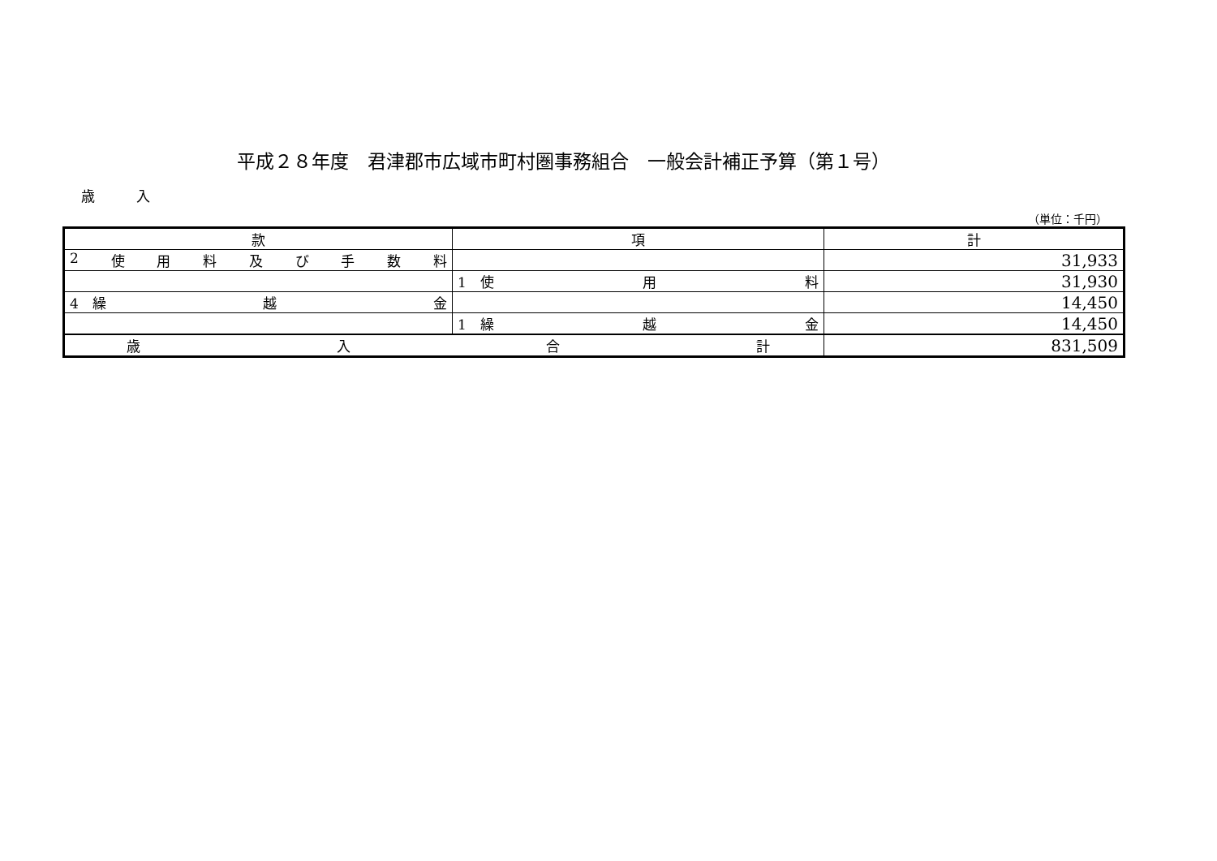平成２８年度　君津郡市広域市町村圏事務組合　一般会計補正予算（第１号）
歳　　　入
（単位：千円）
| 款 | 項 | 計 |
| --- | --- | --- |
| 2 使 用 料 及 び 手 数 料 | | 31,933 |
| | 1 使 用 料 | 31,930 |
| 4 繰 越 金 | | 14,450 |
| | 1 繰 越 金 | 14,450 |
| 歳 入 合 計 | | 831,509 |